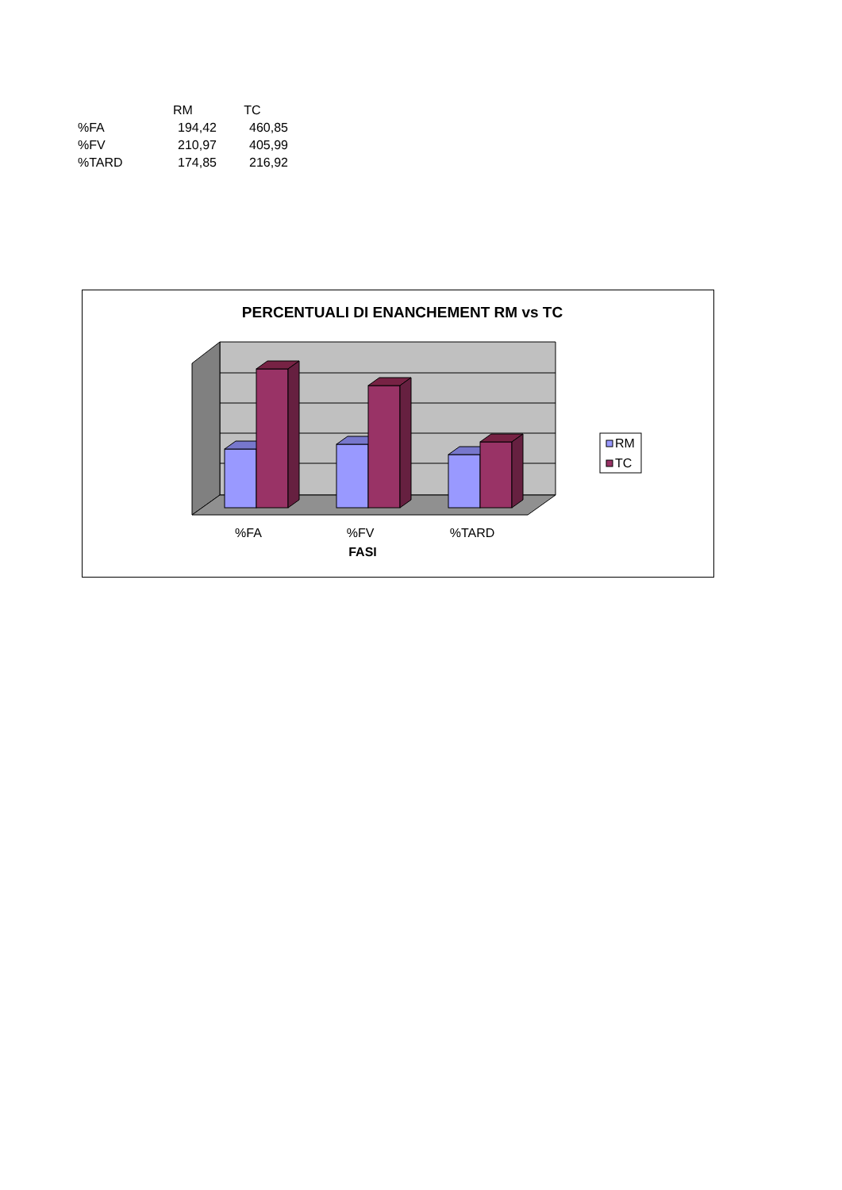| | RM | TC |
| --- | --- | --- |
| %FA | 194,42 | 460,85 |
| %FV | 210,97 | 405,99 |
| %TARD | 174,85 | 216,92 |
PERCENTUALI DI ENANCHEMENT RM vs TC
%FA
%FV
%TARD
FASI
RM
TC